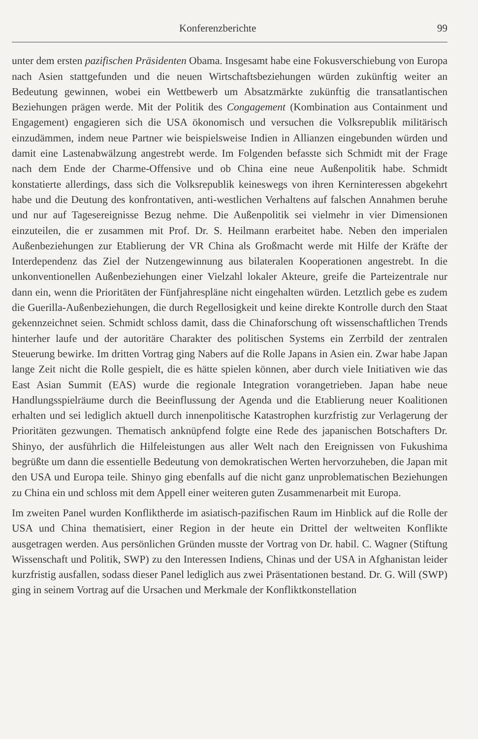Konferenzberichte 99
unter dem ersten pazifischen Präsidenten Obama. Insgesamt habe eine Fokusverschiebung von Europa nach Asien stattgefunden und die neuen Wirtschaftsbeziehungen würden zukünftig weiter an Bedeutung gewinnen, wobei ein Wettbewerb um Absatzmärkte zukünftig die transatlantischen Beziehungen prägen werde. Mit der Politik des Congagement (Kombination aus Containment und Engagement) engagieren sich die USA ökonomisch und versuchen die Volksrepublik militärisch einzudämmen, indem neue Partner wie beispielsweise Indien in Allianzen eingebunden würden und damit eine Lastenabwälzung angestrebt werde. Im Folgenden befasste sich Schmidt mit der Frage nach dem Ende der Charme-Offensive und ob China eine neue Außenpolitik habe. Schmidt konstatierte allerdings, dass sich die Volksrepublik keineswegs von ihren Kerninteressen abgekehrt habe und die Deutung des konfrontativen, anti-westlichen Verhaltens auf falschen Annahmen beruhe und nur auf Tagesereignisse Bezug nehme. Die Außenpolitik sei vielmehr in vier Dimensionen einzuteilen, die er zusammen mit Prof. Dr. S. Heilmann erarbeitet habe. Neben den imperialen Außenbeziehungen zur Etablierung der VR China als Großmacht werde mit Hilfe der Kräfte der Interdependenz das Ziel der Nutzengewinnung aus bilateralen Kooperationen angestrebt. In die unkonventionellen Außenbeziehungen einer Vielzahl lokaler Akteure, greife die Parteizentrale nur dann ein, wenn die Prioritäten der Fünfjahrespläne nicht eingehalten würden. Letztlich gebe es zudem die Guerilla-Außenbeziehungen, die durch Regellosigkeit und keine direkte Kontrolle durch den Staat gekennzeichnet seien. Schmidt schloss damit, dass die Chinaforschung oft wissenschaftlichen Trends hinterher laufe und der autoritäre Charakter des politischen Systems ein Zerrbild der zentralen Steuerung bewirke. Im dritten Vortrag ging Nabers auf die Rolle Japans in Asien ein. Zwar habe Japan lange Zeit nicht die Rolle gespielt, die es hätte spielen können, aber durch viele Initiativen wie das East Asian Summit (EAS) wurde die regionale Integration vorangetrieben. Japan habe neue Handlungsspielräume durch die Beeinflussung der Agenda und die Etablierung neuer Koalitionen erhalten und sei lediglich aktuell durch innenpolitische Katastrophen kurzfristig zur Verlagerung der Prioritäten gezwungen. Thematisch anknüpfend folgte eine Rede des japanischen Botschafters Dr. Shinyo, der ausführlich die Hilfeleistungen aus aller Welt nach den Ereignissen von Fukushima begrüßte um dann die essentielle Bedeutung von demokratischen Werten hervorzuheben, die Japan mit den USA und Europa teile. Shinyo ging ebenfalls auf die nicht ganz unproblematischen Beziehungen zu China ein und schloss mit dem Appell einer weiteren guten Zusammenarbeit mit Europa.
Im zweiten Panel wurden Konfliktherde im asiatisch-pazifischen Raum im Hinblick auf die Rolle der USA und China thematisiert, einer Region in der heute ein Drittel der weltweiten Konflikte ausgetragen werden. Aus persönlichen Gründen musste der Vortrag von Dr. habil. C. Wagner (Stiftung Wissenschaft und Politik, SWP) zu den Interessen Indiens, Chinas und der USA in Afghanistan leider kurzfristig ausfallen, sodass dieser Panel lediglich aus zwei Präsentationen bestand. Dr. G. Will (SWP) ging in seinem Vortrag auf die Ursachen und Merkmale der Konfliktkonstellation